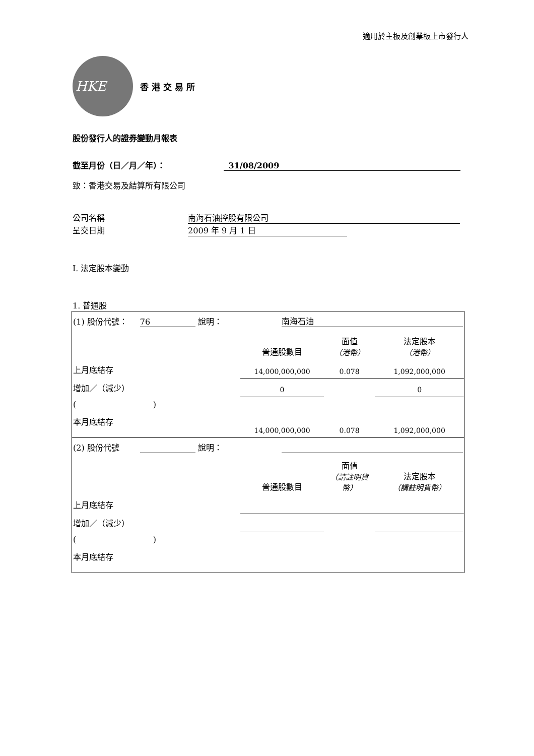適用於主板及創業板上市發行人
HKE
香 港 交 易 所
股份發行人的證券變動月報表
截至月份（日／月／年）： 31/08/2009
致：香港交易及結算所有限公司
公司名稱 南海石油控股有限公司
呈交日期 2009 年 9 月 1 日
I. 法定股本變動
1. 普通股
| (1) 股份代號： 76 說明： | | 南海石油 | | |
| | | 普通股數目 | 面值 （港幣） | 法定股本 （港幣） |
| 上月底結存 | | 14,000,000,000 | 0.078 | 1,092,000,000 |
| 增加／（減少） | | 0 | | 0 |
| ( ) | | | | |
| 本月底結存 | | 14,000,000,000 | 0.078 | 1,092,000,000 |
| (2) 股份代號 說明： | | | | |
| | | 普通股數目 | 面值 （請註明貨幣） | 法定股本 （請註明貨幣） |
| 上月底結存 | | | | |
| 增加／（減少） | | | | |
| ( ) | | | | |
| 本月底結存 | | | | |